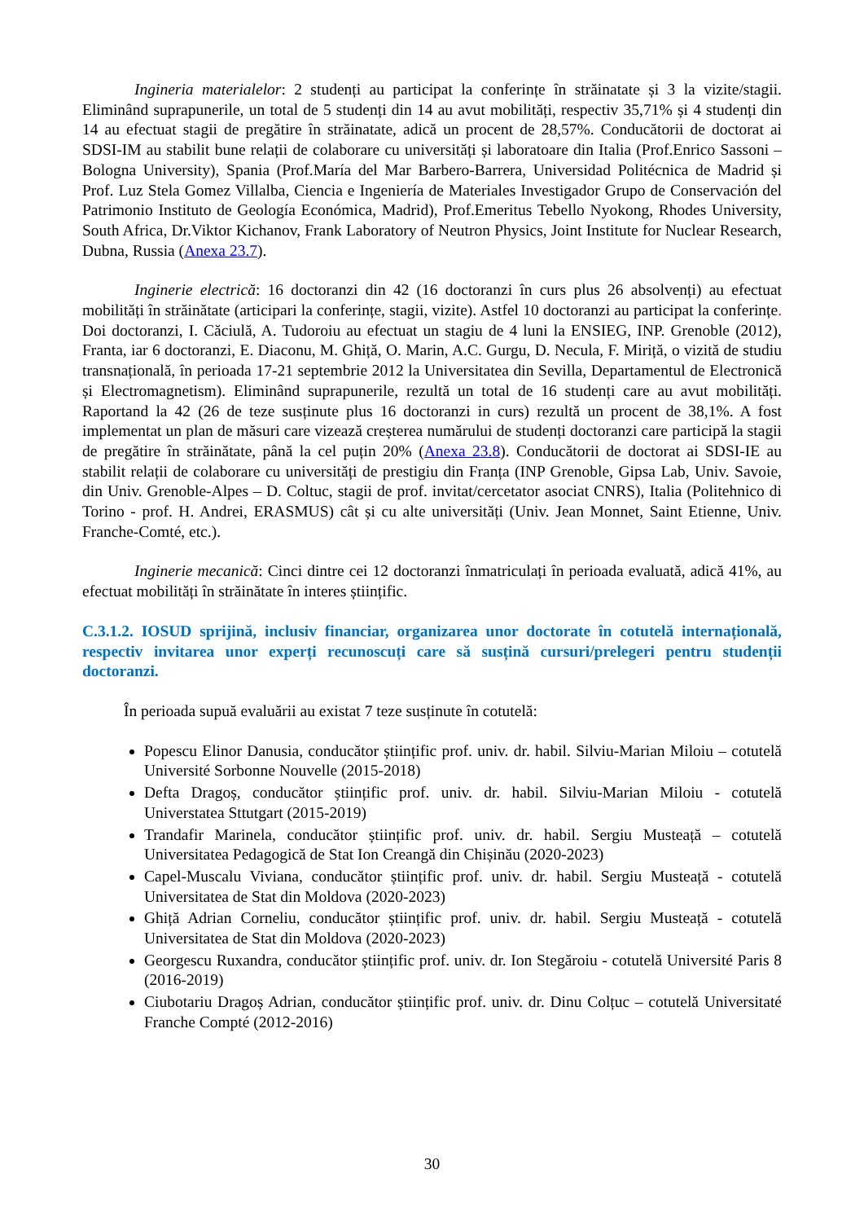Ingineria materialelor: 2 studenți au participat la conferințe în străinatate și 3 la vizite/stagii. Eliminând suprapunerile, un total de 5 studenți din 14 au avut mobilități, respectiv 35,71% și 4 studenți din 14 au efectuat stagii de pregătire în străinatate, adică un procent de 28,57%. Conducătorii de doctorat ai SDSI-IM au stabilit bune relații de colaborare cu universități și laboratoare din Italia (Prof.Enrico Sassoni – Bologna University), Spania (Prof.María del Mar Barbero-Barrera, Universidad Politécnica de Madrid și Prof. Luz Stela Gomez Villalba, Ciencia e Ingeniería de Materiales Investigador Grupo de Conservación del Patrimonio Instituto de Geología Económica, Madrid), Prof.Emeritus Tebello Nyokong, Rhodes University, South Africa, Dr.Viktor Kichanov, Frank Laboratory of Neutron Physics, Joint Institute for Nuclear Research, Dubna, Russia (Anexa 23.7).
Inginerie electrică: 16 doctoranzi din 42 (16 doctoranzi în curs plus 26 absolvenți) au efectuat mobilități în străinătate (articipari la conferințe, stagii, vizite). Astfel 10 doctoranzi au participat la conferințe. Doi doctoranzi, I. Căciulă, A. Tudoroiu au efectuat un stagiu de 4 luni la ENSIEG, INP. Grenoble (2012), Franta, iar 6 doctoranzi, E. Diaconu, M. Ghiță, O. Marin, A.C. Gurgu, D. Necula, F. Miriță, o vizită de studiu transnațională, în perioada 17-21 septembrie 2012 la Universitatea din Sevilla, Departamentul de Electronică și Electromagnetism). Eliminând suprapunerile, rezultă un total de 16 studenți care au avut mobilități. Raportand la 42 (26 de teze susținute plus 16 doctoranzi in curs) rezultă un procent de 38,1%. A fost implementat un plan de măsuri care vizează creșterea numărului de studenți doctoranzi care participă la stagii de pregătire în străinătate, până la cel puțin 20% (Anexa 23.8). Conducătorii de doctorat ai SDSI-IE au stabilit relații de colaborare cu universități de prestigiu din Franța (INP Grenoble, Gipsa Lab, Univ. Savoie, din Univ. Grenoble-Alpes – D. Coltuc, stagii de prof. invitat/cercetator asociat CNRS), Italia (Politehnico di Torino - prof. H. Andrei, ERASMUS) cât și cu alte universități (Univ. Jean Monnet, Saint Etienne, Univ. Franche-Comté, etc.).
Inginerie mecanică: Cinci dintre cei 12 doctoranzi înmatriculați în perioada evaluată, adică 41%, au efectuat mobilități în străinătate în interes științific.
C.3.1.2. IOSUD sprijină, inclusiv financiar, organizarea unor doctorate în cotutelă internațională, respectiv invitarea unor experți recunoscuți care să susțină cursuri/prelegeri pentru studenții doctoranzi.
În perioada supuă evaluării au existat 7 teze susținute în cotutelă:
Popescu Elinor Danusia, conducător științific prof. univ. dr. habil. Silviu-Marian Miloiu – cotutelă Université Sorbonne Nouvelle (2015-2018)
Defta Dragoș, conducător științific prof. univ. dr. habil. Silviu-Marian Miloiu - cotutelă Universtatea Sttutgart (2015-2019)
Trandafir Marinela, conducător științific prof. univ. dr. habil. Sergiu Musteață – cotutelă Universitatea Pedagogică de Stat Ion Creangă din Chișinău (2020-2023)
Capel-Muscalu Viviana, conducător științific prof. univ. dr. habil. Sergiu Musteață - cotutelă Universitatea de Stat din Moldova (2020-2023)
Ghiță Adrian Corneliu, conducător științific prof. univ. dr. habil. Sergiu Musteață - cotutelă Universitatea de Stat din Moldova (2020-2023)
Georgescu Ruxandra, conducător științific prof. univ. dr. Ion Stegăroiu - cotutelă Université Paris 8 (2016-2019)
Ciubotariu Dragoș Adrian, conducător științific prof. univ. dr. Dinu Colțuc – cotutelă Universitaté Franche Compté (2012-2016)
30